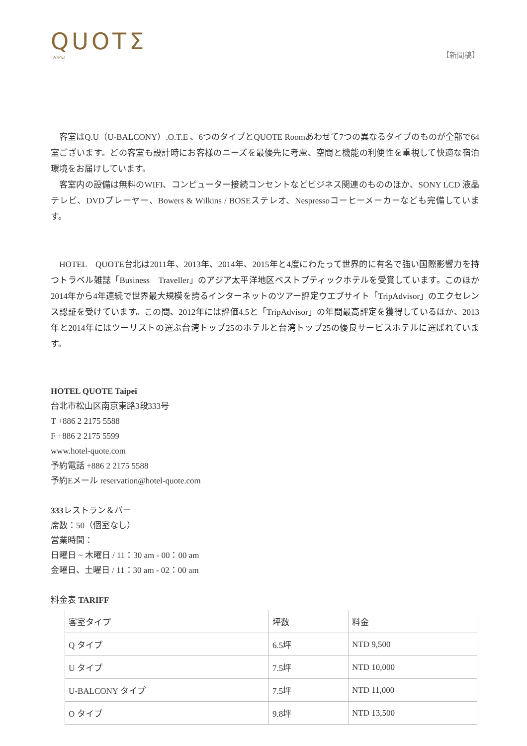QUOTΣ
TAIPEI
【新聞稿】
　客室はQ.U（U-BALCONY）.O.T.E 、6つのタイプとQUOTE Roomあわせて7つの異なるタイプのものが全部で64室ございます。どの客室も設計時にお客様のニーズを最優先に考慮、空間と機能の利便性を重視して快適な宿泊環境をお届けしています。
　客室内の設備は無料のWIFI、コンピューター接続コンセントなどビジネス関連のもののほか、SONY LCD 液晶テレビ、DVDプレーヤー、Bowers & Wilkins / BOSEステレオ、Nespressoコーヒーメーカーなども完備しています。
　HOTEL　QUOTE台北は2011年、2013年、2014年、2015年と4度にわたって世界的に有名で強い国際影響力を持つトラベル雑誌「Business　Traveller」のアジア太平洋地区ベストブティックホテルを受賞しています。このほか2014年から4年連続で世界最大規模を誇るインターネットのツアー評定ウエブサイト「TripAdvisor」のエクセレンス認証を受けています。この間、2012年には評価4.5と「TripAdvisor」の年間最高評定を獲得しているほか、2013年と2014年にはツーリストの選ぶ台湾トップ25のホテルと台湾トップ25の優良サービスホテルに選ばれています。
HOTEL QUOTE Taipei
台北市松山区南京東路3段333号
T +886 2 2175 5588
F +886 2 2175 5599
www.hotel-quote.com
予約電話 +886 2 2175 5588
予約Eメール reservation@hotel-quote.com
333レストラン＆バー
席数：50（個室なし）
営業時間：
日曜日 ~ 木曜日 / 11：30 am - 00：00 am
金曜日、土曜日 / 11：30 am - 02：00 am
料金表 TARIFF
| 客室タイプ | 坪数 | 料金 |
| Q タイプ | 6.5坪 | NTD 9,500 |
| U タイプ | 7.5坪 | NTD 10,000 |
| U-BALCONY タイプ | 7.5坪 | NTD 11,000 |
| O タイプ | 9.8坪 | NTD 13,500 |